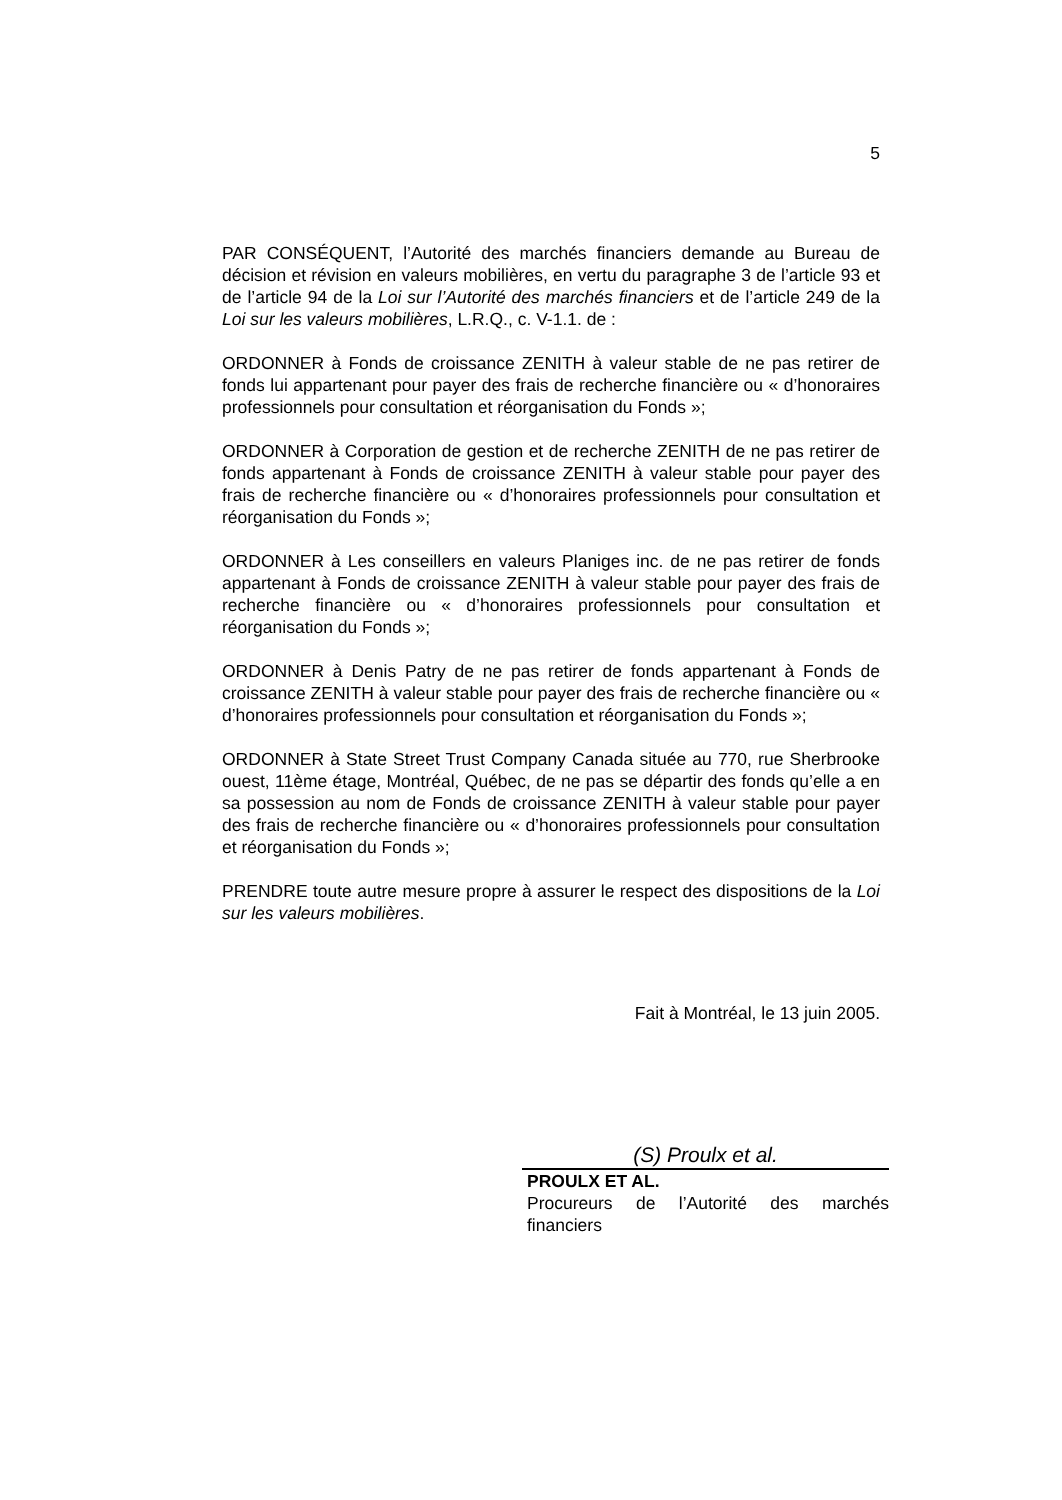5
PAR CONSÉQUENT, l’Autorité des marchés financiers demande au Bureau de décision et révision en valeurs mobilières, en vertu du paragraphe 3 de l’article 93 et de l’article 94 de la Loi sur l’Autorité des marchés financiers et de l’article 249 de la Loi sur les valeurs mobilières, L.R.Q., c. V-1.1. de :
ORDONNER à Fonds de croissance ZENITH à valeur stable de ne pas retirer de fonds lui appartenant pour payer des frais de recherche financière ou « d’honoraires professionnels pour consultation et réorganisation du Fonds »;
ORDONNER à Corporation de gestion et de recherche ZENITH de ne pas retirer de fonds appartenant à Fonds de croissance ZENITH à valeur stable pour payer des frais de recherche financière ou « d’honoraires professionnels pour consultation et réorganisation du Fonds »;
ORDONNER à Les conseillers en valeurs Planiges inc. de ne pas retirer de fonds appartenant à Fonds de croissance ZENITH à valeur stable pour payer des frais de recherche financière ou « d’honoraires professionnels pour consultation et réorganisation du Fonds »;
ORDONNER à Denis Patry de ne pas retirer de fonds appartenant à Fonds de croissance ZENITH à valeur stable pour payer des frais de recherche financière ou « d’honoraires professionnels pour consultation et réorganisation du Fonds »;
ORDONNER à State Street Trust Company Canada située au 770, rue Sherbrooke ouest, 11ème étage, Montréal, Québec, de ne pas se départir des fonds qu’elle a en sa possession au nom de Fonds de croissance ZENITH à valeur stable pour payer des frais de recherche financière ou « d’honoraires professionnels pour consultation et réorganisation du Fonds »;
PRENDRE toute autre mesure propre à assurer le respect des dispositions de la Loi sur les valeurs mobilières.
Fait à Montréal, le 13 juin 2005.
(S) Proulx et al.
PROULX ET AL.
Procureurs de l’Autorité des marchés financiers